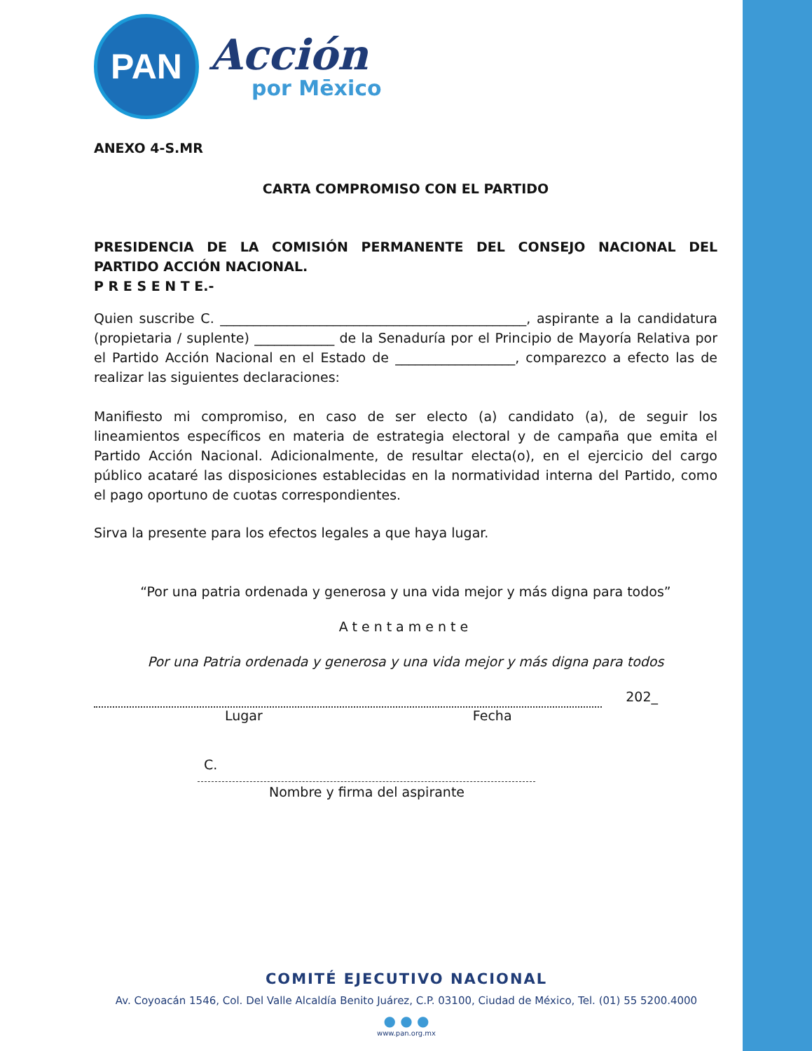PAN
Acción
por Mēxico
ANEXO 4-S.MR
CARTA COMPROMISO CON EL PARTIDO
PRESIDENCIA DE LA COMISIÓN PERMANENTE DEL CONSEJO NACIONAL DEL PARTIDO ACCIÓN NACIONAL.
P R E S E N T E.-
Quien suscribe C. ______________________________________________, aspirante a la candidatura (propietaria / suplente) ____________ de la Senaduría por el Principio de Mayoría Relativa por el Partido Acción Nacional en el Estado de __________________, comparezco a efecto las de realizar las siguientes declaraciones:
Manifiesto mi compromiso, en caso de ser electo (a) candidato (a), de seguir los lineamientos específicos en materia de estrategia electoral y de campaña que emita el Partido Acción Nacional. Adicionalmente, de resultar electa(o), en el ejercicio del cargo público acataré las disposiciones establecidas en la normatividad interna del Partido, como el pago oportuno de cuotas correspondientes.
Sirva la presente para los efectos legales a que haya lugar.
“Por una patria ordenada y generosa y una vida mejor y más digna para todos”
Atentamente
Por una Patria ordenada y generosa y una vida mejor y más digna para todos
202_
Lugar Fecha
C.
Nombre y firma del aspirante
COMITÉ EJECUTIVO NACIONAL
Av. Coyoacán 1546, Col. Del Valle Alcaldía Benito Juárez, C.P. 03100, Ciudad de México, Tel. (01) 55 5200.4000
● ● ●
www.pan.org.mx